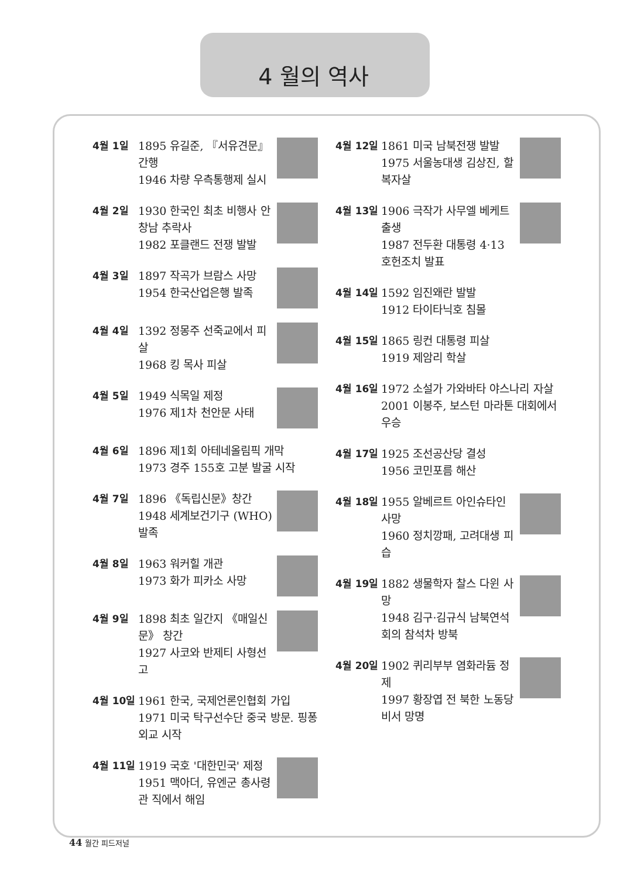4 월의 역사
4월 1일 1895 유길준, 『서유견문』간행
1946 차량 우측통행제 실시
4월 2일 1930 한국인 최초 비행사 안창남 추락사
1982 포클랜드 전쟁 발발
4월 3일 1897 작곡가 브람스 사망
1954 한국산업은행 발족
4월 4일 1392 정몽주 선죽교에서 피살
1968 킹 목사 피살
4월 5일 1949 식목일 제정
1976 제1차 천안문 사태
4월 6일 1896 제1회 아테네올림픽 개막
1973 경주 155호 고분 발굴 시작
4월 7일 1896 《독립신문》창간
1948 세계보건기구 (WHO) 발족
4월 8일 1963 워커힐 개관
1973 화가 피카소 사망
4월 9일 1898 최초 일간지 《매일신문》 창간
1927 사코와 반제티 사형선고
4월 10일 1961 한국, 국제언론인협회 가입
1971 미국 탁구선수단 중국 방문. 핑퐁 외교 시작
4월 11일 1919 국호 '대한민국' 제정
1951 맥아더, 유엔군 총사령관 직에서 해임
4월 12일 1861 미국 남북전쟁 발발
1975 서울농대생 김상진, 할복자살
4월 13일 1906 극작가 사무엘 베케트 출생
1987 전두환 대통령 4·13 호헌조치 발표
4월 14일 1592 임진왜란 발발
1912 타이타닉호 침몰
4월 15일 1865 링컨 대통령 피살
1919 제암리 학살
4월 16일 1972 소설가 가와바타 야스나리 자살
2001 이봉주, 보스턴 마라톤 대회에서 우승
4월 17일 1925 조선공산당 결성
1956 코민포름 해산
4월 18일 1955 알베르트 아인슈타인 사망
1960 정치깡패, 고려대생 피습
4월 19일 1882 생물학자 찰스 다윈 사망
1948 김구·김규식 남북연석회의 참석차 방북
4월 20일 1902 퀴리부부 염화라듐 정제
1997 황장엽 전 북한 노동당 비서 망명
44 월간 피드저널